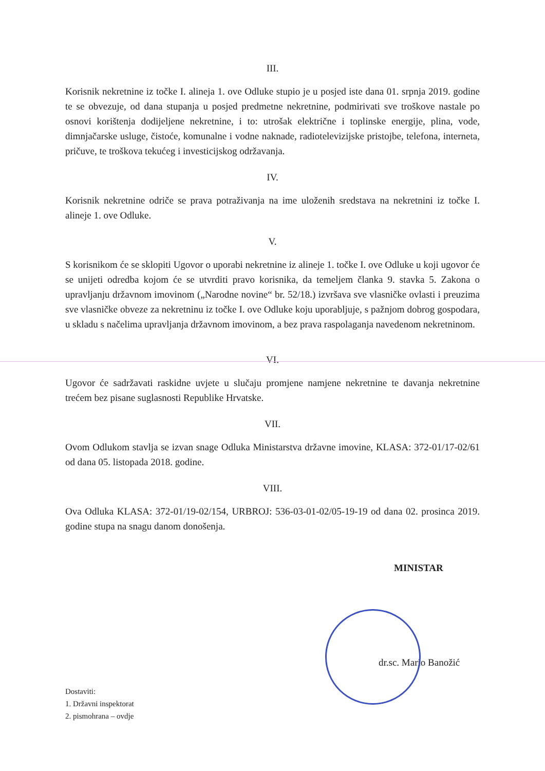III.
Korisnik nekretnine iz točke I. alineja 1. ove Odluke stupio je u posjed iste dana 01. srpnja 2019. godine te se obvezuje, od dana stupanja u posjed predmetne nekretnine, podmirivati sve troškove nastale po osnovi korištenja dodijeljene nekretnine, i to: utrošak električne i toplinske energije, plina, vode, dimnjačarske usluge, čistoće, komunalne i vodne naknade, radiotelevizijske pristojbe, telefona, interneta, pričuve, te troškova tekućeg i investicijskog održavanja.
IV.
Korisnik nekretnine odriče se prava potraživanja na ime uloženih sredstava na nekretnini iz točke I. alineje 1. ove Odluke.
V.
S korisnikom će se sklopiti Ugovor o uporabi nekretnine iz alineje 1. točke I. ove Odluke u koji ugovor će se unijeti odredba kojom će se utvrditi pravo korisnika, da temeljem članka 9. stavka 5. Zakona o upravljanju državnom imovinom („Narodne novine“ br. 52/18.) izvršava sve vlasničke ovlasti i preuzima sve vlasničke obveze za nekretninu iz točke I. ove Odluke koju uporabljuje, s pažnjom dobrog gospodara, u skladu s načelima upravljanja državnom imovinom, a bez prava raspolaganja navedenom nekretninom.
VI.
Ugovor će sadržavati raskidne uvjete u slučaju promjene namjene nekretnine te davanja nekretnine trećem bez pisane suglasnosti Republike Hrvatske.
VII.
Ovom Odlukom stavlja se izvan snage Odluka Ministarstva državne imovine, KLASA: 372-01/17-02/61 od dana 05. listopada 2018. godine.
VIII.
Ova Odluka KLASA: 372-01/19-02/154, URBROJ: 536-03-01-02/05-19-19 od dana 02. prosinca 2019. godine stupa na snagu danom donošenja.
MINISTAR
dr.sc. Mario Banožić
Dostaviti:
1. Državni inspektorat
2. pismohrana – ovdje